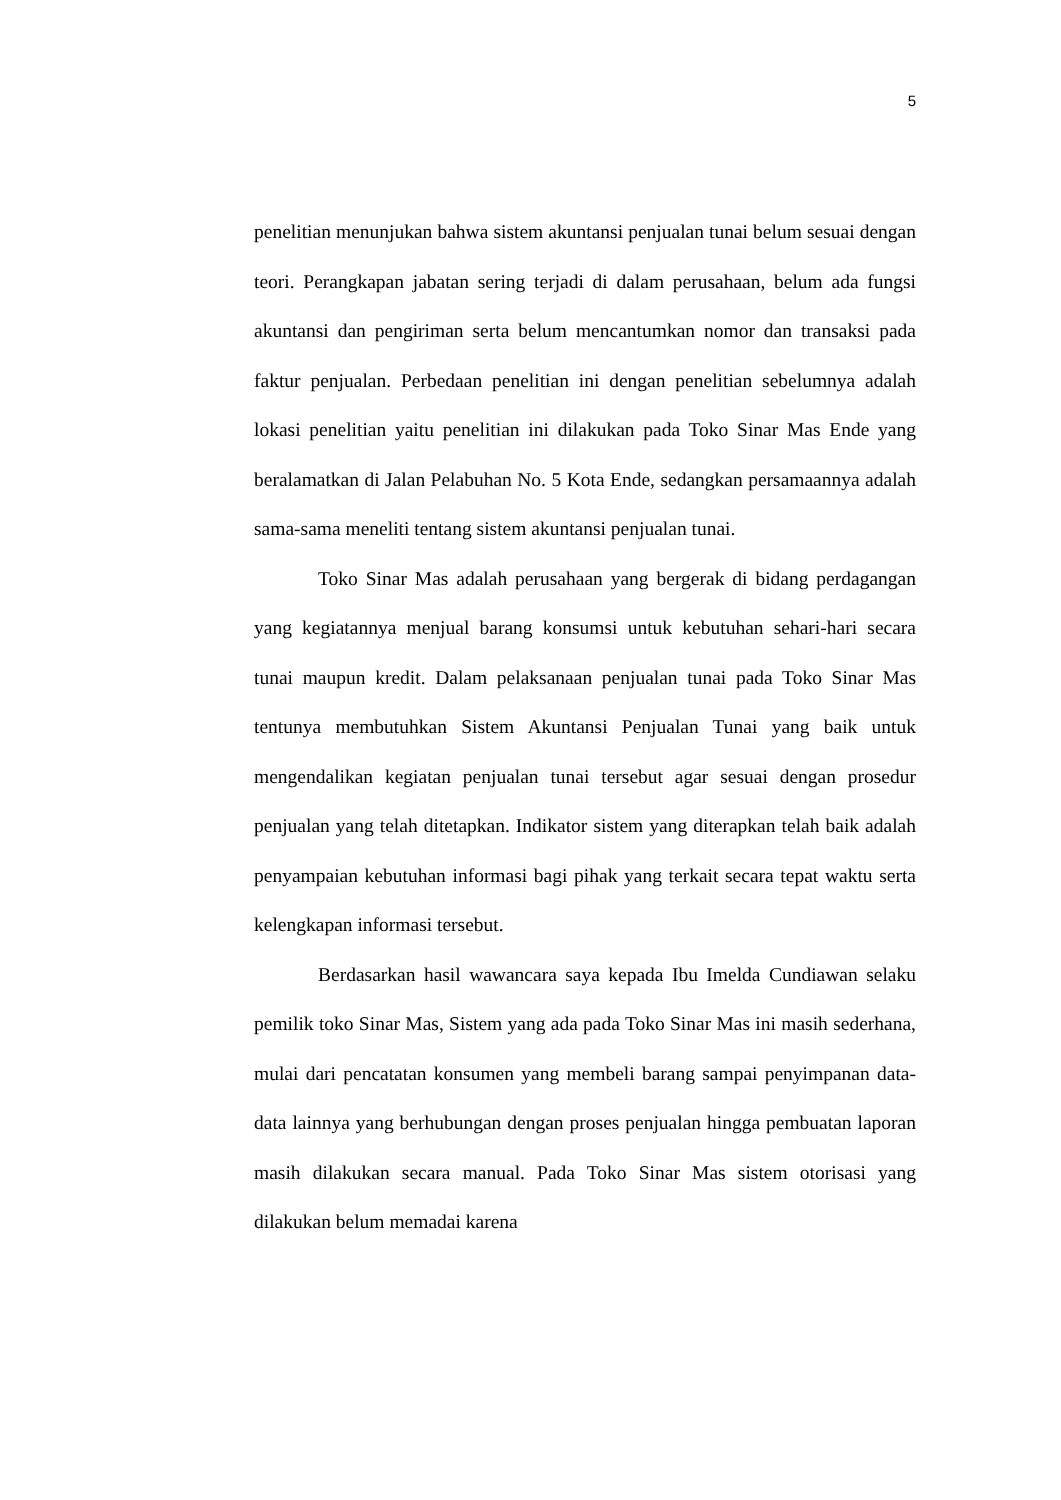5
penelitian menunjukan bahwa sistem akuntansi penjualan tunai belum sesuai dengan teori. Perangkapan jabatan sering terjadi di dalam perusahaan, belum ada fungsi akuntansi dan pengiriman serta belum mencantumkan nomor dan transaksi pada faktur penjualan. Perbedaan penelitian ini dengan penelitian sebelumnya adalah lokasi penelitian yaitu penelitian ini dilakukan pada Toko Sinar Mas Ende yang beralamatkan di Jalan Pelabuhan No. 5 Kota Ende, sedangkan persamaannya adalah sama-sama meneliti tentang sistem akuntansi penjualan tunai.
Toko Sinar Mas adalah perusahaan yang bergerak di bidang perdagangan yang kegiatannya menjual barang konsumsi untuk kebutuhan sehari-hari secara tunai maupun kredit. Dalam pelaksanaan penjualan tunai pada Toko Sinar Mas tentunya membutuhkan Sistem Akuntansi Penjualan Tunai yang baik untuk mengendalikan kegiatan penjualan tunai tersebut agar sesuai dengan prosedur penjualan yang telah ditetapkan. Indikator sistem yang diterapkan telah baik adalah penyampaian kebutuhan informasi bagi pihak yang terkait secara tepat waktu serta kelengkapan informasi tersebut.
Berdasarkan hasil wawancara saya kepada Ibu Imelda Cundiawan selaku pemilik toko Sinar Mas, Sistem yang ada pada Toko Sinar Mas ini masih sederhana, mulai dari pencatatan konsumen yang membeli barang sampai penyimpanan data-data lainnya yang berhubungan dengan proses penjualan hingga pembuatan laporan masih dilakukan secara manual. Pada Toko Sinar Mas sistem otorisasi yang dilakukan belum memadai karena